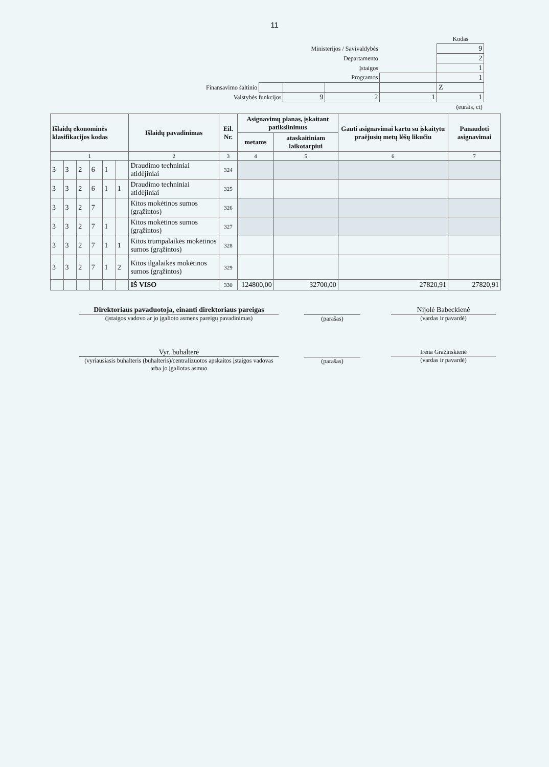11
| | | | | | Kodas |
| Ministerijos / Savivaldybės | | | | | 9 |
| Departamento | | | | | 2 |
| Įstaigos | | | | | 1 |
| Programos | | | | | 1 |
| Finansavimo šaltinio | | | | | Z |
| Valstybės funkcijos | | 9 | 2 | 1 | 1 |
| (eurais, ct) | | | | | |
| Išlaidų ekonominės klasifikacijos kodas | | | | | | Išlaidų pavadinimas | Eil. Nr. | Asignavimų planas, įskaitant patikslinimus | | Gauti asignavimai kartu su įskaitytu praėjusių metų lėšų likučiu | Panaudoti asignavimai |
| --- | --- | --- | --- | --- | --- | --- | --- | --- | --- | --- | --- |
| | | | | | | | | metams | ataskaitiniam laikotarpiui | | |
| 1 | | | | | | 2 | 3 | 4 | 5 | 6 | 7 |
| 3 | 3 | 2 | 6 | 1 | | Draudimo techniniai atidėjiniai | 324 | | | | |
| 3 | 3 | 2 | 6 | 1 | 1 | Draudimo techniniai atidėjiniai | 325 | | | | |
| 3 | 3 | 2 | 7 | | | Kitos mokėtinos sumos (grąžintos) | 326 | | | | |
| 3 | 3 | 2 | 7 | 1 | | Kitos mokėtinos sumos (grąžintos) | 327 | | | | |
| 3 | 3 | 2 | 7 | 1 | 1 | Kitos trumpalaikės mokėtinos sumos (grąžintos) | 328 | | | | |
| 3 | 3 | 2 | 7 | 1 | 2 | Kitos ilgalaikės mokėtinos sumos (grąžintos) | 329 | | | | |
| | | | | | | IŠ VISO | 330 | 124800,00 | 32700,00 | 27820,91 | 27820,91 |
Direktoriaus pavaduotoja, einanti direktoriaus pareigas
(įstaigos vadovo ar jo įgalioto asmens pareigų pavadinimas)
(parašas)
Nijolė Babeckienė
(vardas ir pavardė)
Vyr. buhalterė
(vyriausiasis buhalteris (buhalteris)/centralizuotos apskaitos įstaigos vadovas arba jo įgaliotas asmuo
(parašas)
Irena Gražinskienė
(vardas ir pavardė)